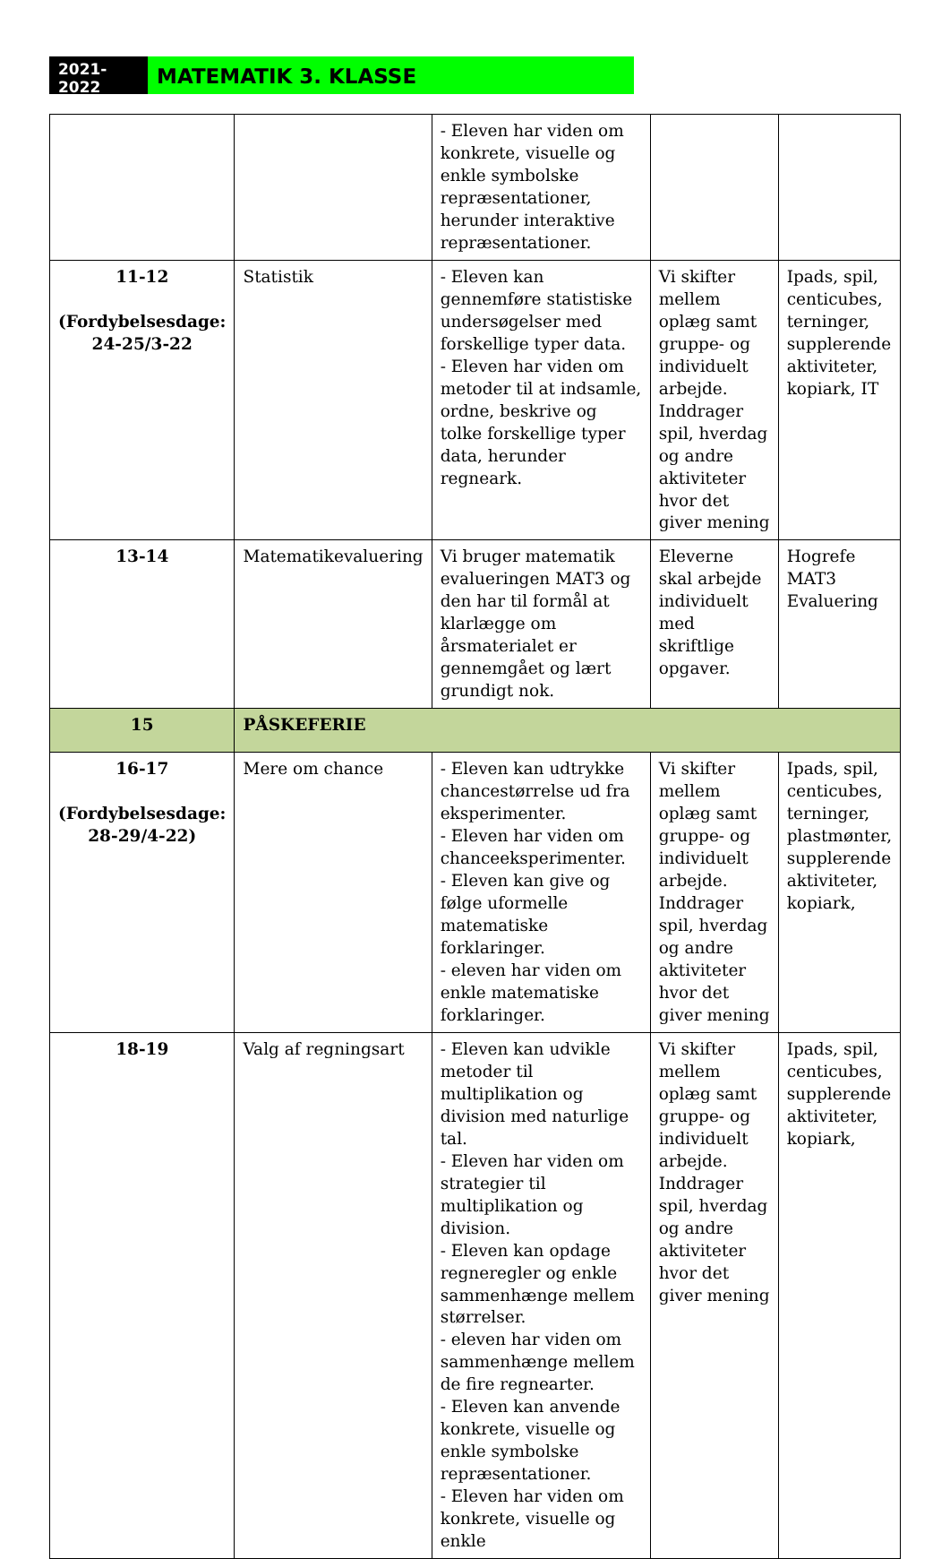2021-2022
MATEMATIK 3. KLASSE
| | | - Eleven har viden om konkrete, visuelle og enkle symbolske repræsentationer, herunder interaktive repræsentationer. | | |
| 11-12 (Fordybelsesdage: 24-25/3-22 | Statistik | - Eleven kan gennemføre statistiske undersøgelser med forskellige typer data. - Eleven har viden om metoder til at indsamle, ordne, beskrive og tolke forskellige typer data, herunder regneark. | Vi skifter mellem oplæg samt gruppe- og individuelt arbejde. Inddrager spil, hverdag og andre aktiviteter hvor det giver mening | Ipads, spil, centicubes, terninger, supplerende aktiviteter, kopiark, IT |
| 13-14 | Matematikevaluering | Vi bruger matematik evalueringen MAT3 og den har til formål at klarlægge om årsmaterialet er gennemgået og lært grundigt nok. | Eleverne skal arbejde individuelt med skriftlige opgaver. | Hogrefe MAT3 Evaluering |
| 15 | PÅSKEFERIE | | | |
| 16-17 (Fordybelsesdage: 28-29/4-22) | Mere om chance | - Eleven kan udtrykke chancestørrelse ud fra eksperimenter. - Eleven har viden om chanceeksperimenter. - Eleven kan give og følge uformelle matematiske forklaringer. - eleven har viden om enkle matematiske forklaringer. | Vi skifter mellem oplæg samt gruppe- og individuelt arbejde. Inddrager spil, hverdag og andre aktiviteter hvor det giver mening | Ipads, spil, centicubes, terninger, plastmønter, supplerende aktiviteter, kopiark, |
| 18-19 | Valg af regningsart | - Eleven kan udvikle metoder til multiplikation og division med naturlige tal. - Eleven har viden om strategier til multiplikation og division. - Eleven kan opdage regneregler og enkle sammenhænge mellem størrelser. - eleven har viden om sammenhænge mellem de fire regnearter. - Eleven kan anvende konkrete, visuelle og enkle symbolske repræsentationer. - Eleven har viden om konkrete, visuelle og enkle | Vi skifter mellem oplæg samt gruppe- og individuelt arbejde. Inddrager spil, hverdag og andre aktiviteter hvor det giver mening | Ipads, spil, centicubes, supplerende aktiviteter, kopiark, |